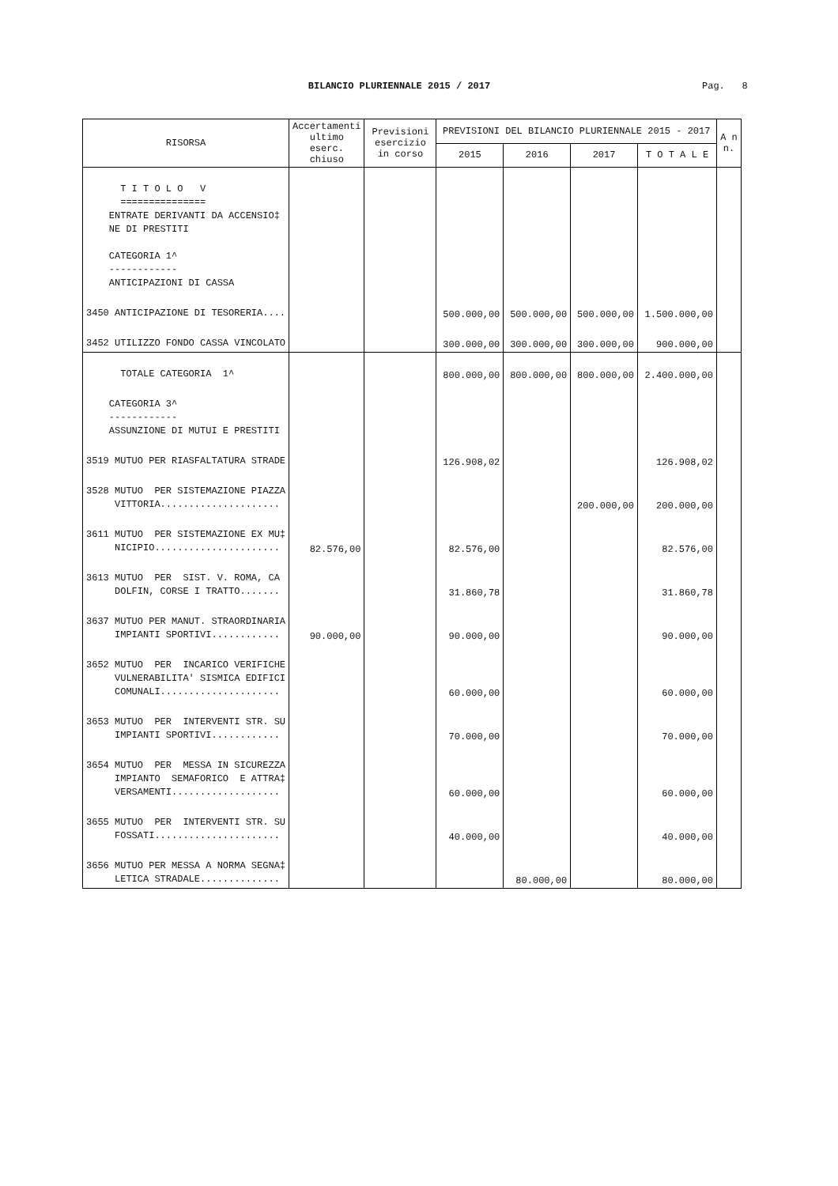BILANCIO PLURIENNALE 2015 / 2017 Pag. 8
| RISORSA | Accertamenti ultimo eserc. chiuso | Previsioni esercizio in corso | PREVISIONI DEL BILANCIO PLURIENNALE 2015 - 2017 | | | | A n n. |
| --- | --- | --- | --- | --- | --- | --- | --- |
| | | | 2015 | 2016 | 2017 | T O T A L E | |
| T I T O L O V =============== ENTRATE DERIVANTI DA ACCENSIO‡ NE DI PRESTITI CATEGORIA 1^ ------------ ANTICIPAZIONI DI CASSA | | | | | | | |
| 3450 ANTICIPAZIONE DI TESORERIA.... | | | 500.000,00 | 500.000,00 | 500.000,00 | 1.500.000,00 | |
| 3452 UTILIZZO FONDO CASSA VINCOLATO | | | 300.000,00 | 300.000,00 | 300.000,00 | 900.000,00 | |
| TOTALE CATEGORIA 1^ | | | 800.000,00 | 800.000,00 | 800.000,00 | 2.400.000,00 | |
| CATEGORIA 3^ ------------ ASSUNZIONE DI MUTUI E PRESTITI | | | | | | | |
| 3519 MUTUO PER RIASFALTATURA STRADE | | | 126.908,02 | | | 126.908,02 | |
| 3528 MUTUO PER SISTEMAZIONE PIAZZA VITTORIA..................... | | | | | 200.000,00 | 200.000,00 | |
| 3611 MUTUO PER SISTEMAZIONE EX MU‡ NICIPIO...................... | 82.576,00 | | 82.576,00 | | | 82.576,00 | |
| 3613 MUTUO PER SIST. V. ROMA, CA DOLFIN, CORSE I TRATTO....... | | | 31.860,78 | | | 31.860,78 | |
| 3637 MUTUO PER MANUT. STRAORDINARIA IMPIANTI SPORTIVI............ | 90.000,00 | | 90.000,00 | | | 90.000,00 | |
| 3652 MUTUO PER INCARICO VERIFICHE VULNERABILITA' SISMICA EDIFICI COMUNALI..................... | | | 60.000,00 | | | 60.000,00 | |
| 3653 MUTUO PER INTERVENTI STR. SU IMPIANTI SPORTIVI............ | | | 70.000,00 | | | 70.000,00 | |
| 3654 MUTUO PER MESSA IN SICUREZZA IMPIANTO SEMAFORICO E ATTRA‡ VERSAMENTI................... | | | 60.000,00 | | | 60.000,00 | |
| 3655 MUTUO PER INTERVENTI STR. SU FOSSATI...................... | | | 40.000,00 | | | 40.000,00 | |
| 3656 MUTUO PER MESSA A NORMA SEGNA‡ LETICA STRADALE.............. | | | | 80.000,00 | | 80.000,00 | |